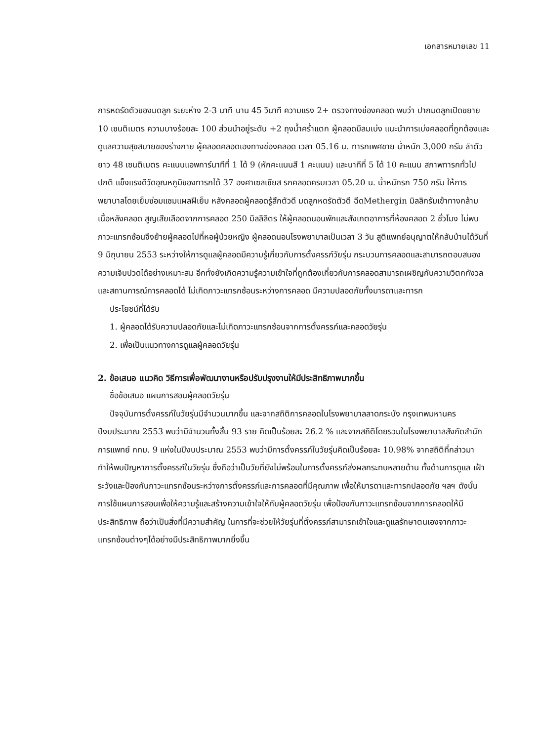เอกสารหมายเลข 11
การหดรัดตัวของมดลูก ระยะห่าง 2-3 นาที นาน 45 วินาที ความแรง 2+ ตรวจทางช่องคลอด พบว่า ปากมดลูกเปิดขยาย 10 เซนติเมตร ความบางร้อยละ 100 ส่วนนำอยู่ระดับ +2 ถุงน้ำคร่ำแตก ผู้คลอดมีลมเบ่ง แนะนำการเบ่งคลอดที่ถูกต้องและดูแลความสุขสบายของร่างกาย ผู้คลอดคลอดเองทางช่องคลอด เวลา 05.16 น. ทารกเพศชาย น้ำหนัก 3,000 กรัม ลำตัวยาว 48 เซนติเมตร คะแนนแอพการ์นาทีที่ 1 ได้ 9 (หักคะแนนสี 1 คะแนน) และนาทีที่ 5 ได้ 10 คะแนน สภาพทารกทั่วไปปกติ แข็งแรงดีวัดอุณหภูมิของทารกได้ 37 องศาเซลเซียส รกคลอดครบเวลา 05.20 น. น้ำหนักรก 750 กรัม ให้การพยาบาลโดยเย็บซ่อมแซมแผลฝีเย็บ หลังคลอดผู้คลอดรู้สึกตัวดี มดลูกหดรัดตัวดี ฉีดMethergin มิลลิกรัมเข้าทางกล้ามเนื้อหลังคลอด สูญเสียเลือดจากการคลอด 250 มิลลิลิตร ให้ผู้คลอดนอนพักและสังเกตอาการที่ห้องคลอด 2 ชั่วโมง ไม่พบภาวะแทรกซ้อนจึงย้ายผู้คลอดไปที่หอผู้ป่วยหญิง ผู้คลอดนอนโรงพยาบาลเป็นเวลา 3 วัน สูติแพทย์อนุญาตให้กลับบ้านได้วันที่ 9 มิถุนายน 2553 ระหว่างให้การดูแลผู้คลอดมีความรู้เกี่ยวกับการตั้งครรภ์วัยรุ่น กระบวนการคลอดและสามารถตอบสนองความเจ็บปวดได้อย่างเหมาะสม อีกทั้งยังเกิดความรู้ความเข้าใจที่ถูกต้องเกี่ยวกับการคลอดสามารถเผชิญกับความวิตกกังวลและสถานการณ์การคลอดได้ ไม่เกิดภาวะแทรกซ้อนระหว่างการคลอด มีความปลอดภัยทั้งมารดาและทารก
ประโยชน์ที่ได้รับ
1. ผู้คลอดได้รับความปลอดภัยและไม่เกิดภาวะแทรกซ้อนจากการตั้งครรภ์และคลอดวัยรุ่น
2. เพื่อเป็นแนวทางการดูแลผู้คลอดวัยรุ่น
2. ข้อเสนอ แนวคิด วิธีการเพื่อพัฒนางานหรือปรับปรุงงานให้มีประสิทธิภาพมากขึ้น
ชื่อข้อเสนอ แผนการสอนผู้คลอดวัยรุ่น
ปัจจุบันการตั้งครรภ์ในวัยรุ่นมีจำนวนมากขึ้น และจากสถิติการคลอดในโรงพยาบาลลาดกระบัง กรุงเทพมหานคร ปีงบประมาณ 2553 พบว่ามีจำนวนทั้งสิ้น 93 ราย คิดเป็นร้อยละ 26.2 % และจากสถิติโดยรวมในโรงพยาบาลสังกัดสำนักการแพทย์ กทม. 9 แห่งในปีงบประมาณ 2553 พบว่ามีการตั้งครรภ์ในวัยรุ่นคิดเป็นร้อยละ 10.98% จากสถิติที่กล่าวมาทำให้พบปัญหาการตั้งครรภ์ในวัยรุ่น ซึ่งถือว่าเป็นวัยที่ยังไม่พร้อมในการตั้งครรภ์ส่งผลกระทบหลายด้าน ทั้งด้านการดูแล เฝ้าระวังและป้องกันภาวะแทรกซ้อนระหว่างการตั้งครรภ์และการคลอดที่มีคุณภาพ เพื่อให้มารดาและทารกปลอดภัย ฯลฯ ดังนั้น การใช้แผนการสอนเพื่อให้ความรู้และสร้างความเข้าใจให้กับผู้คลอดวัยรุ่น เพื่อป้องกันภาวะแทรกซ้อนจากการคลอดให้มีประสิทธิภาพ ถือว่าเป็นสิ่งที่มีความสำคัญ ในการที่จะช่วยให้วัยรุ่นที่ตั้งครรภ์สามารถเข้าใจและดูแลรักษาตนเองจากภาวะแทรกซ้อนต่างๆได้อย่างมีประสิทธิภาพมากยิ่งขึ้น